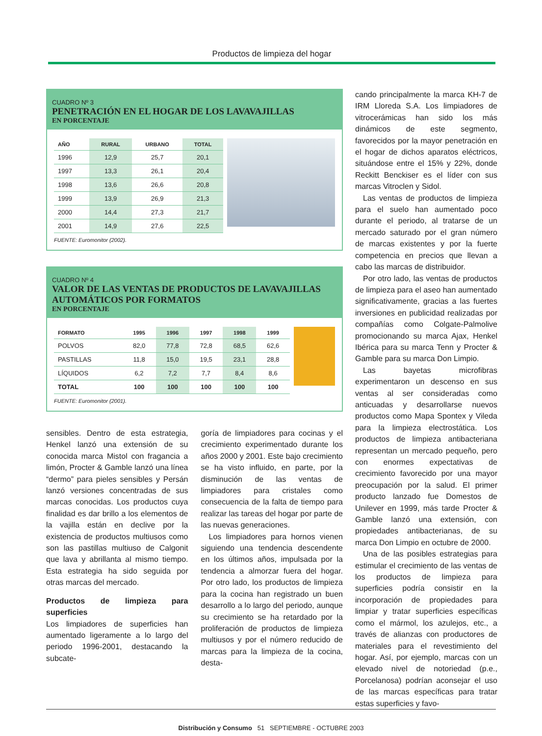Productos de limpieza del hogar
CUADRO Nº 3
PENETRACIÓN EN EL HOGAR DE LOS LAVAVAJILLAS
EN PORCENTAJE
| AÑO | RURAL | URBANO | TOTAL |
| --- | --- | --- | --- |
| 1996 | 12,9 | 25,7 | 20,1 |
| 1997 | 13,3 | 26,1 | 20,4 |
| 1998 | 13,6 | 26,6 | 20,8 |
| 1999 | 13,9 | 26,9 | 21,3 |
| 2000 | 14,4 | 27,3 | 21,7 |
| 2001 | 14,9 | 27,6 | 22,5 |
FUENTE: Euromonitor (2002).
CUADRO Nº 4
VALOR DE LAS VENTAS DE PRODUCTOS DE LAVAVAJILLAS
AUTOMÁTICOS POR FORMATOS
EN PORCENTAJE
| FORMATO | 1995 | 1996 | 1997 | 1998 | 1999 |
| --- | --- | --- | --- | --- | --- |
| POLVOS | 82,0 | 77,8 | 72,8 | 68,5 | 62,6 |
| PASTILLAS | 11,8 | 15,0 | 19,5 | 23,1 | 28,8 |
| LÍQUIDOS | 6,2 | 7,2 | 7,7 | 8,4 | 8,6 |
| TOTAL | 100 | 100 | 100 | 100 | 100 |
FUENTE: Euromonitor (2001).
cando principalmente la marca KH-7 de IRM Lloreda S.A. Los limpiadores de vitrocerámicas han sido los más dinámicos de este segmento, favorecidos por la mayor penetración en el hogar de dichos aparatos eléctricos, situándose entre el 15% y 22%, donde Reckitt Benckiser es el líder con sus marcas Vitroclen y Sidol.
Las ventas de productos de limpieza para el suelo han aumentado poco durante el periodo, al tratarse de un mercado saturado por el gran número de marcas existentes y por la fuerte competencia en precios que llevan a cabo las marcas de distribuidor.
Por otro lado, las ventas de productos de limpieza para el aseo han aumentado significativamente, gracias a las fuertes inversiones en publicidad realizadas por compañías como Colgate-Palmolive promocionando su marca Ajax, Henkel Ibérica para su marca Tenn y Procter & Gamble para su marca Don Limpio.
Las bayetas microfibras experimentaron un descenso en sus ventas al ser consideradas como anticuadas y desarrollarse nuevos productos como Mapa Spontex y Vileda para la limpieza electrostática. Los productos de limpieza antibacteriana representan un mercado pequeño, pero con enormes expectativas de crecimiento favorecido por una mayor preocupación por la salud. El primer producto lanzado fue Domestos de Unilever en 1999, más tarde Procter & Gamble lanzó una extensión, con propiedades antibacterianas, de su marca Don Limpio en octubre de 2000.
Una de las posibles estrategias para estimular el crecimiento de las ventas de los productos de limpieza para superficies podría consistir en la incorporación de propiedades para limpiar y tratar superficies específicas como el mármol, los azulejos, etc., a través de alianzas con productores de materiales para el revestimiento del hogar. Así, por ejemplo, marcas con un elevado nivel de notoriedad (p.e., Porcelanosa) podrían aconsejar el uso de las marcas específicas para tratar estas superficies y favo-
sensibles. Dentro de esta estrategia, Henkel lanzó una extensión de su conocida marca Mistol con fragancia a limón, Procter & Gamble lanzó una línea “dermo” para pieles sensibles y Persán lanzó versiones concentradas de sus marcas conocidas. Los productos cuya finalidad es dar brillo a los elementos de la vajilla están en declive por la existencia de productos multiusos como son las pastillas multiuso de Calgonit que lava y abrillanta al mismo tiempo. Esta estrategia ha sido seguida por otras marcas del mercado.
Productos de limpieza para superficies
Los limpiadores de superficies han aumentado ligeramente a lo largo del periodo 1996-2001, destacando la subcate-
goría de limpiadores para cocinas y el crecimiento experimentado durante los años 2000 y 2001. Este bajo crecimiento se ha visto influido, en parte, por la disminución de las ventas de limpiadores para cristales como consecuencia de la falta de tiempo para realizar las tareas del hogar por parte de las nuevas generaciones.
Los limpiadores para hornos vienen siguiendo una tendencia descendente en los últimos años, impulsada por la tendencia a almorzar fuera del hogar. Por otro lado, los productos de limpieza para la cocina han registrado un buen desarrollo a lo largo del periodo, aunque su crecimiento se ha retardado por la proliferación de productos de limpieza multiusos y por el número reducido de marcas para la limpieza de la cocina, desta-
Distribución y Consumo 51 SEPTIEMBRE - OCTUBRE 2003